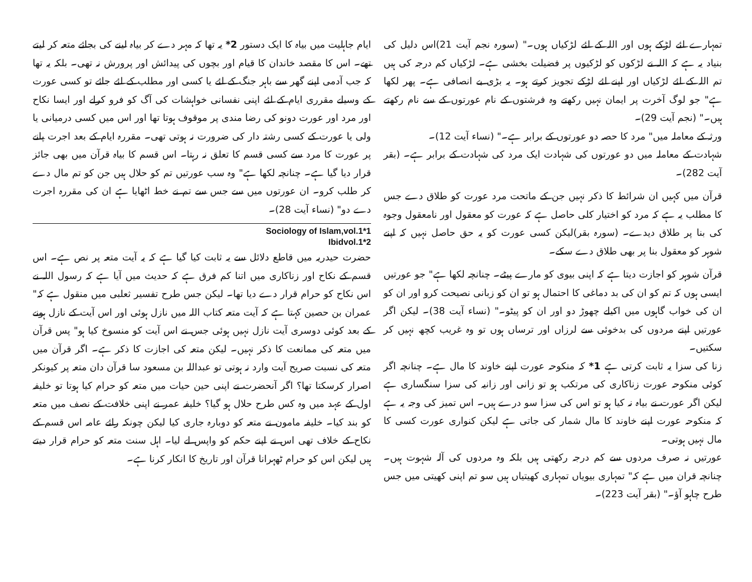تمہارے لئے لڑکے ہوں اور اللہ کے لئے لڑکیاں ہوں۔" (سورہ نجم آیت 21)اس دلیل کی بنیاد یہ ہے کہ اللہ نے لڑکوں کو لڑکیوں پر فضیلت بخشی ہے۔ لڑکیاں کم درجہ کی ہیں تم اللہ کے لئے لڑکیاں اور اپنے لئے لڑکے تجویز کرتے ہو۔ یہ بڑی بے انصافی ہے۔ پھر لکھا ہے" جو لوگ آخرت پر ایمان نہیں رکھتے وہ فرشتوں کے نام عورتوں کے سے نام رکھتے ہیں۔" (نجم آیت 29)۔
ورثہ کے معاملہ میں" مرد کا حصہ دو عورتوں کے برابر ہے۔" (نساء آیت 12)۔
شہادت کے معاملہ میں دو عورتوں کی شہادت ایک مرد کی شہادت کے برابر ہے۔ (بقر آیت 282)۔
قرآن میں کہیں ان شرائط کا ذکر نہیں جن کے ماتحت مرد عورت کو طلاق دے جس کا مطلب یہ ہے کہ مرد کو اختیار کلی حاصل ہے کہ عورت کو معقول اور نامعقول وجوہ کی بنا پر طلاق دیدے۔ (سورہ بقر)لیکن کسی عورت کو یہ حق حاصل نہیں کہ اپنے شوہر کو معقول بنا پر بھی طلاق دے سکے۔
قرآن شوہر کو اجازت دیتا ہے کہ اپنی بیوی کو مارے پیٹے۔ چنانچہ لکھا ہے" جو عورتیں ایسی ہوں کہ تم کو ان کی بد دماغی کا احتمال ہو تو ان کو زبانی نصیحت کرو اور ان کو ان کی خواب گاہوں میں اکیلے چھوڑ دو اور ان کو پیٹو۔" (نساء آیت 38)۔ لیکن اگر عورتیں اپنے مردوں کی بدخوئی سے لرزاں اور ترساں ہوں تو وہ غریب کچھ نہیں کر سکتیں۔
زنا کی سزا یہ ثابت کرتی ہے 1* کہ منکوحہ عورت اپنے خاوند کا مال ہے۔ چنانچہ اگر کوئی منکوحہ عورت زناکاری کی مرتکب ہو تو زانی اور زانیہ کی سزا سنگساری ہے لیکن اگر عورت نے بیاہ نہ کیا ہو تو اس کی سزا سو درے ہیں۔ اس تمیز کی وجہ یہ ہے کہ منکوحہ عورت اپنے خاوند کا مال شمار کی جاتی ہے لیکن کنواری عورت کسی کا مال نہیں ہوتی۔
عورتیں نہ صرف مردوں سے کم درجہ رکھتی ہیں بلکہ وہ مردوں کی آلہ شہوت ہیں۔ چنانچہ قران میں ہے کہ" تمہاری بیویاں تمہاری کھیتیاں ہیں سو تم اپنی کھیتی میں جس طرح چاہو آؤ۔" (بقر آیت 223)۔
ایام جاہلیت میں بیاہ کا ایک دستور 2* یہ تھا کہ مہر دے کر بیاہ لینے کی بجائے متعہ کر لیتے تھے۔ اس کا مقصد خاندان کا قیام اور بچوں کی پیدائش اور پرورش نہ تھی۔ بلکہ یہ تھا کہ جب آدمی اپنے گھر سے باہر جنگ کے لئے یا کسی اور مطلب کے لئے جائے تو کسی عورت کے وسیلے مقرری ایام کے لئے اپنی نفسانی خواہشات کی آگ کو فرو کرلے اور ایسا نکاح اور مرد اور عورت دونو کی رضا مندی پر موقوف ہوتا تھا اور اس میں کسی درمیانی یا ولی یا عورت کے کسی رشتہ دار کی ضرورت نہ ہوتی تھی۔ مقررہ ایام کے بعد اجرت پانے پر عورت کا مرد سے کسی قسم کا تعلق نہ رہتا۔ اس قسم کا بیاہ قرآن میں بھی جائز قرار دیا گیا ہے۔ چنانچہ لکھا ہے" وہ سب عورتیں تم کو حلال ہیں جن کو تم مال دے کر طلب کرو۔ ان عورتوں میں سے جس سے تم نے خط اٹھایا ہے ان کی مقررہ اجرت دے دو" (نساء آیت 28)۔
Sociology of Islam,vol.1*1
Ibidvol.1*2
حضرت حیدریہ میں قاطع دلائل سے یہ ثابت کیا گیا ہے کہ یہ آیت متعہ پر نص ہے۔ اس قسم کے نکاح اور زناکاری میں اتنا کم فرق ہے کہ حدیث میں آیا ہے کہ رسول اللہ نے اس نکاح کو حرام قرار دے دیا تھا۔ لیکن جس طرح تفسیر ثعلبی میں منقول ہے کہ" عمران بن حصین کہتا ہے کہ آیت متعہ کتاب اللہ میں نازل ہوئی اور اس آیت کے نازل ہونے کے بعد کوئی دوسری آیت نازل نہیں ہوئی جس نے اس آیت کو منسوخ کیا ہو" پس قرآن میں متعہ کی ممانعت کا ذکر نہیں۔ لیکن متعہ کی اجازت کا ذکر ہے۔ اگر قرآن میں متعہ کی نسبت صریح آیت وارد نہ ہوتی تو عبداللہ بن مسعود سا قرآن دان متعہ پر کیونکر اصرار کرسکتا تھا؟ اگر آنحضرت نے اپنی حین حیات میں متعہ کو حرام کیا ہوتا تو خلیفہ اول کے عہد میں وہ کس طرح حلال ہو گیا؟ خلیفہ عمر نے اپنی خلافت کے نصف میں متعہ کو بند کیا۔ خلیفہ مامون نے متعہ کو دوبارہ جاری کیا لیکن چونکہ رائے عامہ اس قسم کے نکاح کے خلاف تھی اس نے اپنے حکم کو واپس لے لیا۔ اہل سنت متعہ کو حرام قرار دیتے ہیں لیکن اس کو حرام ٹھہرانا قرآن اور تاریخ کا انکار کرنا ہے۔